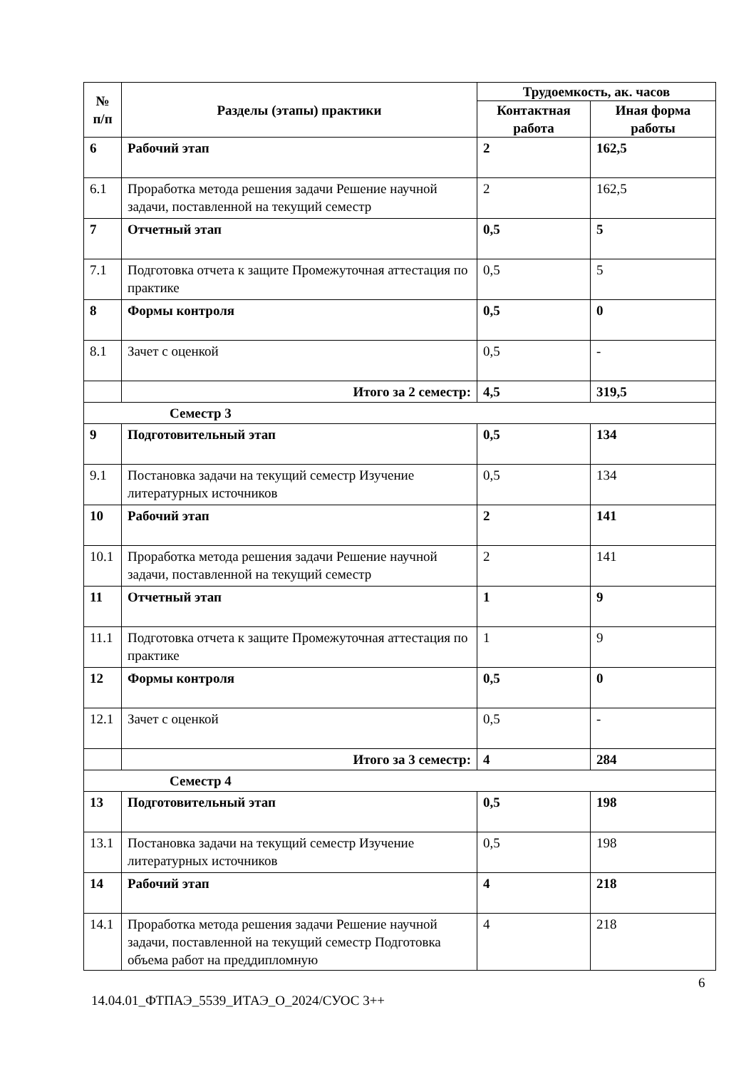| № п/п | Разделы (этапы) практики | Трудоемкость, ак. часов | |
| --- | --- | --- | --- |
| | | Контактная работа | Иная форма работы |
| 6 | Рабочий этап | 2 | 162,5 |
| 6.1 | Проработка метода решения задачи Решение научной задачи, поставленной на текущий семестр | 2 | 162,5 |
| 7 | Отчетный этап | 0,5 | 5 |
| 7.1 | Подготовка отчета к защите Промежуточная аттестация по практике | 0,5 | 5 |
| 8 | Формы контроля | 0,5 | 0 |
| 8.1 | Зачет с оценкой | 0,5 | - |
| | Итого за 2 семестр: | 4,5 | 319,5 |
| Семестр 3 | | | |
| 9 | Подготовительный этап | 0,5 | 134 |
| 9.1 | Постановка задачи на текущий семестр Изучение литературных источников | 0,5 | 134 |
| 10 | Рабочий этап | 2 | 141 |
| 10.1 | Проработка метода решения задачи Решение научной задачи, поставленной на текущий семестр | 2 | 141 |
| 11 | Отчетный этап | 1 | 9 |
| 11.1 | Подготовка отчета к защите Промежуточная аттестация по практике | 1 | 9 |
| 12 | Формы контроля | 0,5 | 0 |
| 12.1 | Зачет с оценкой | 0,5 | - |
| | Итого за 3 семестр: | 4 | 284 |
| Семестр 4 | | | |
| 13 | Подготовительный этап | 0,5 | 198 |
| 13.1 | Постановка задачи на текущий семестр Изучение литературных источников | 0,5 | 198 |
| 14 | Рабочий этап | 4 | 218 |
| 14.1 | Проработка метода решения задачи Решение научной задачи, поставленной на текущий семестр Подготовка объема работ на преддипломную | 4 | 218 |
6
14.04.01_ФТПАЭ_5539_ИТАЭ_О_2024/СУОС 3++